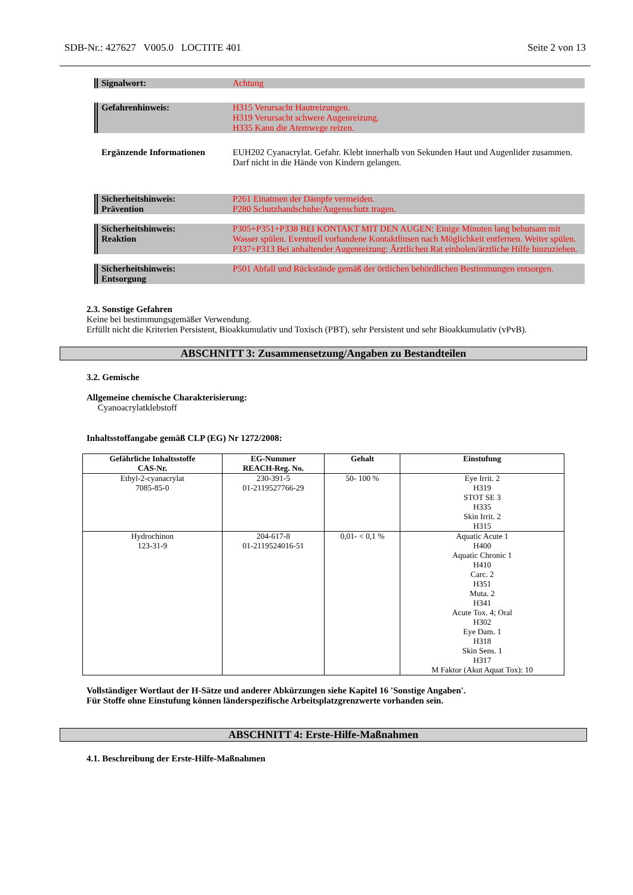SDB-Nr.: 427627 V005.0 LOCTITE 401 Seite 2 von 13
Signalwort: Achtung
Gefahrenhinweis: H315 Verursacht Hautreizungen.
H319 Verursacht schwere Augenreizung.
H335 Kann die Atemwege reizen.
Ergänzende Informationen EUH202 Cyanacrylat. Gefahr. Klebt innerhalb von Sekunden Haut und Augenlider zusammen. Darf nicht in die Hände von Kindern gelangen.
Sicherheitshinweis:
Prävention
P261 Einatmen der Dämpfe vermeiden.
P280 Schutzhandschuhe/Augenschutz tragen.
Sicherheitshinweis:
Reaktion
P305+P351+P338 BEI KONTAKT MIT DEN AUGEN: Einige Minuten lang behutsam mit Wasser spülen. Eventuell vorhandene Kontaktlinsen nach Möglichkeit entfernen. Weiter spülen.
P337+P313 Bei anhaltender Augenreizung: Ärztlichen Rat einholen/ärztliche Hilfe hinzuziehen.
Sicherheitshinweis:
Entsorgung
P501 Abfall und Rückstände gemäß der örtlichen behördlichen Bestimmungen entsorgen.
2.3. Sonstige Gefahren
Keine bei bestimmungsgemäßer Verwendung.
Erfüllt nicht die Kriterien Persistent, Bioakkumulativ und Toxisch (PBT), sehr Persistent und sehr Bioakkumulativ (vPvB).
ABSCHNITT 3: Zusammensetzung/Angaben zu Bestandteilen
3.2. Gemische
Allgemeine chemische Charakterisierung:
Cyanoacrylatklebstoff
Inhaltsstoffangabe gemäß CLP (EG) Nr 1272/2008:
| Gefährliche Inhaltsstoffe CAS-Nr. | EG-Nummer REACH-Reg. No. | Gehalt | Einstufung |
| --- | --- | --- | --- |
| Ethyl-2-cyanacrylat 7085-85-0 | 230-391-5 01-2119527766-29 | 50- 100 % | Eye Irrit. 2 H319 STOT SE 3 H335 Skin Irrit. 2 H315 |
| Hydrochinon 123-31-9 | 204-617-8 01-2119524016-51 | 0,01- < 0,1 % | Aquatic Acute 1 H400 Aquatic Chronic 1 H410 Carc. 2 H351 Muta. 2 H341 Acute Tox. 4; Oral H302 Eye Dam. 1 H318 Skin Sens. 1 H317 M Faktor (Akut Aquat Tox): 10 |
Vollständiger Wortlaut der H-Sätze und anderer Abkürzungen siehe Kapitel 16 'Sonstige Angaben'.
Für Stoffe ohne Einstufung können länderspezifische Arbeitsplatzgrenzwerte vorhanden sein.
ABSCHNITT 4: Erste-Hilfe-Maßnahmen
4.1. Beschreibung der Erste-Hilfe-Maßnahmen